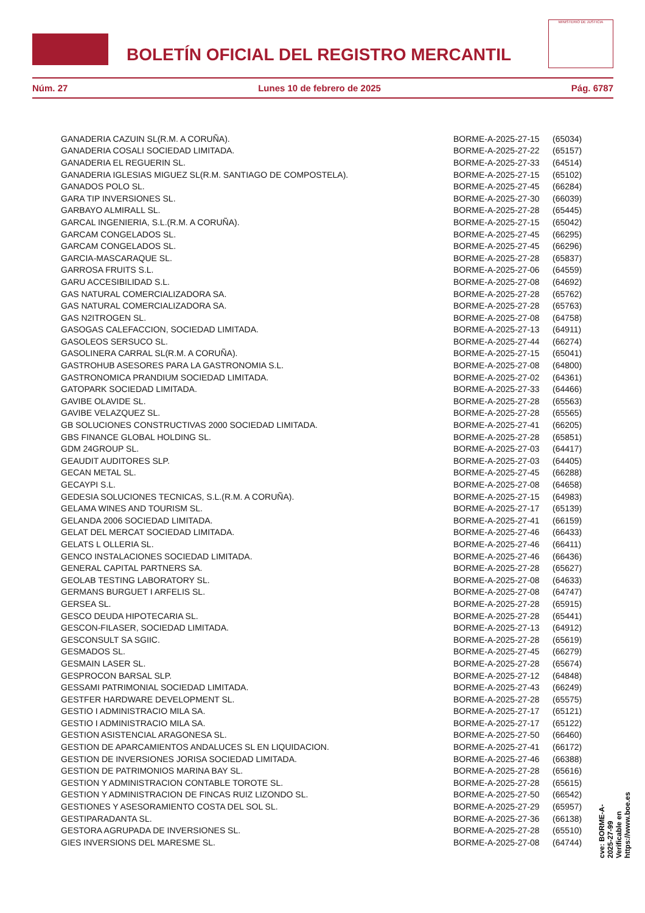BOLETÍN OFICIAL DEL REGISTRO MERCANTIL
MINISTERIO DE JUSTICIA
Núm. 27 Lunes 10 de febrero de 2025 Pág. 6787
| GANADERIA CAZUIN SL(R.M. A CORUÑA). | BORME-A-2025-27-15 | (65034) |
| GANADERIA COSALI SOCIEDAD LIMITADA. | BORME-A-2025-27-22 | (65157) |
| GANADERIA EL REGUERIN SL. | BORME-A-2025-27-33 | (64514) |
| GANADERIA IGLESIAS MIGUEZ SL(R.M. SANTIAGO DE COMPOSTELA). | BORME-A-2025-27-15 | (65102) |
| GANADOS POLO SL. | BORME-A-2025-27-45 | (66284) |
| GARA TIP INVERSIONES SL. | BORME-A-2025-27-30 | (66039) |
| GARBAYO ALMIRALL SL. | BORME-A-2025-27-28 | (65445) |
| GARCAL INGENIERIA, S.L.(R.M. A CORUÑA). | BORME-A-2025-27-15 | (65042) |
| GARCAM CONGELADOS SL. | BORME-A-2025-27-45 | (66295) |
| GARCAM CONGELADOS SL. | BORME-A-2025-27-45 | (66296) |
| GARCIA-MASCARAQUE SL. | BORME-A-2025-27-28 | (65837) |
| GARROSA FRUITS S.L. | BORME-A-2025-27-06 | (64559) |
| GARU ACCESIBILIDAD S.L. | BORME-A-2025-27-08 | (64692) |
| GAS NATURAL COMERCIALIZADORA SA. | BORME-A-2025-27-28 | (65762) |
| GAS NATURAL COMERCIALIZADORA SA. | BORME-A-2025-27-28 | (65763) |
| GAS N2ITROGEN SL. | BORME-A-2025-27-08 | (64758) |
| GASOGAS CALEFACCION, SOCIEDAD LIMITADA. | BORME-A-2025-27-13 | (64911) |
| GASOLEOS SERSUCO SL. | BORME-A-2025-27-44 | (66274) |
| GASOLINERA CARRAL SL(R.M. A CORUÑA). | BORME-A-2025-27-15 | (65041) |
| GASTROHUB ASESORES PARA LA GASTRONOMIA S.L. | BORME-A-2025-27-08 | (64800) |
| GASTRONOMICA PRANDIUM SOCIEDAD LIMITADA. | BORME-A-2025-27-02 | (64361) |
| GATOPARK SOCIEDAD LIMITADA. | BORME-A-2025-27-33 | (64466) |
| GAVIBE OLAVIDE SL. | BORME-A-2025-27-28 | (65563) |
| GAVIBE VELAZQUEZ SL. | BORME-A-2025-27-28 | (65565) |
| GB SOLUCIONES CONSTRUCTIVAS 2000 SOCIEDAD LIMITADA. | BORME-A-2025-27-41 | (66205) |
| GBS FINANCE GLOBAL HOLDING SL. | BORME-A-2025-27-28 | (65851) |
| GDM 24GROUP SL. | BORME-A-2025-27-03 | (64417) |
| GEAUDIT AUDITORES SLP. | BORME-A-2025-27-03 | (64405) |
| GECAN METAL SL. | BORME-A-2025-27-45 | (66288) |
| GECAYPI S.L. | BORME-A-2025-27-08 | (64658) |
| GEDESIA SOLUCIONES TECNICAS, S.L.(R.M. A CORUÑA). | BORME-A-2025-27-15 | (64983) |
| GELAMA WINES AND TOURISM SL. | BORME-A-2025-27-17 | (65139) |
| GELANDA 2006 SOCIEDAD LIMITADA. | BORME-A-2025-27-41 | (66159) |
| GELAT DEL MERCAT SOCIEDAD LIMITADA. | BORME-A-2025-27-46 | (66433) |
| GELATS L OLLERIA SL. | BORME-A-2025-27-46 | (66411) |
| GENCO INSTALACIONES SOCIEDAD LIMITADA. | BORME-A-2025-27-46 | (66436) |
| GENERAL CAPITAL PARTNERS SA. | BORME-A-2025-27-28 | (65627) |
| GEOLAB TESTING LABORATORY SL. | BORME-A-2025-27-08 | (64633) |
| GERMANS BURGUET I ARFELIS SL. | BORME-A-2025-27-08 | (64747) |
| GERSEA SL. | BORME-A-2025-27-28 | (65915) |
| GESCO DEUDA HIPOTECARIA SL. | BORME-A-2025-27-28 | (65441) |
| GESCON-FILASER, SOCIEDAD LIMITADA. | BORME-A-2025-27-13 | (64912) |
| GESCONSULT SA SGIIC. | BORME-A-2025-27-28 | (65619) |
| GESMADOS SL. | BORME-A-2025-27-45 | (66279) |
| GESMAIN LASER SL. | BORME-A-2025-27-28 | (65674) |
| GESPROCON BARSAL SLP. | BORME-A-2025-27-12 | (64848) |
| GESSAMI PATRIMONIAL SOCIEDAD LIMITADA. | BORME-A-2025-27-43 | (66249) |
| GESTFER HARDWARE DEVELOPMENT SL. | BORME-A-2025-27-28 | (65575) |
| GESTIO I ADMINISTRACIO MILA SA. | BORME-A-2025-27-17 | (65121) |
| GESTIO I ADMINISTRACIO MILA SA. | BORME-A-2025-27-17 | (65122) |
| GESTION ASISTENCIAL ARAGONESA SL. | BORME-A-2025-27-50 | (66460) |
| GESTION DE APARCAMIENTOS ANDALUCES SL EN LIQUIDACION. | BORME-A-2025-27-41 | (66172) |
| GESTION DE INVERSIONES JORISA SOCIEDAD LIMITADA. | BORME-A-2025-27-46 | (66388) |
| GESTION DE PATRIMONIOS MARINA BAY SL. | BORME-A-2025-27-28 | (65616) |
| GESTION Y ADMINISTRACION CONTABLE TOROTE SL. | BORME-A-2025-27-28 | (65615) |
| GESTION Y ADMINISTRACION DE FINCAS RUIZ LIZONDO SL. | BORME-A-2025-27-50 | (66542) |
| GESTIONES Y ASESORAMIENTO COSTA DEL SOL SL. | BORME-A-2025-27-29 | (65957) |
| GESTIPARADANTA SL. | BORME-A-2025-27-36 | (66138) |
| GESTORA AGRUPADA DE INVERSIONES SL. | BORME-A-2025-27-28 | (65510) |
| GIES INVERSIONS DEL MARESME SL. | BORME-A-2025-27-08 | (64744) |
cve: BORME-A-2025-27-99
Verificable en https://www.boe.es